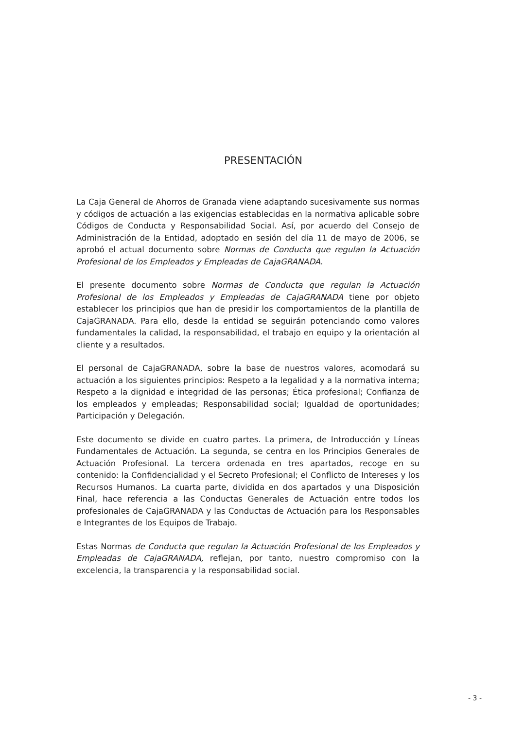PRESENTACIÓN
La Caja General de Ahorros de Granada viene adaptando sucesivamente sus normas y códigos de actuación a las exigencias establecidas en la normativa aplicable sobre Códigos de Conducta y Responsabilidad Social. Así, por acuerdo del Consejo de Administración de la Entidad, adoptado en sesión del día 11 de mayo de 2006, se aprobó el actual documento sobre Normas de Conducta que regulan la Actuación Profesional de los Empleados y Empleadas de CajaGRANADA.
El presente documento sobre Normas de Conducta que regulan la Actuación Profesional de los Empleados y Empleadas de CajaGRANADA tiene por objeto establecer los principios que han de presidir los comportamientos de la plantilla de CajaGRANADA. Para ello, desde la entidad se seguirán potenciando como valores fundamentales la calidad, la responsabilidad, el trabajo en equipo y la orientación al cliente y a resultados.
El personal de CajaGRANADA, sobre la base de nuestros valores, acomodará su actuación a los siguientes principios: Respeto a la legalidad y a la normativa interna; Respeto a la dignidad e integridad de las personas; Ética profesional; Confianza de los empleados y empleadas; Responsabilidad social; Igualdad de oportunidades; Participación y Delegación.
Este documento se divide en cuatro partes. La primera, de Introducción y Líneas Fundamentales de Actuación. La segunda, se centra en los Principios Generales de Actuación Profesional. La tercera ordenada en tres apartados, recoge en su contenido: la Confidencialidad y el Secreto Profesional; el Conflicto de Intereses y los Recursos Humanos. La cuarta parte, dividida en dos apartados y una Disposición Final, hace referencia a las Conductas Generales de Actuación entre todos los profesionales de CajaGRANADA y las Conductas de Actuación para los Responsables e Integrantes de los Equipos de Trabajo.
Estas Normas de Conducta que regulan la Actuación Profesional de los Empleados y Empleadas de CajaGRANADA, reflejan, por tanto, nuestro compromiso con la excelencia, la transparencia y la responsabilidad social.
- 3 -